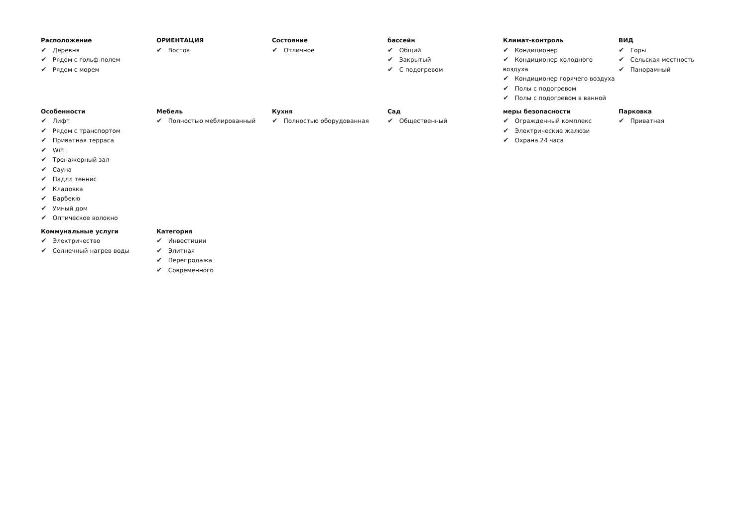Расположение
✔ Деревня
✔ Рядом с гольф-полем
✔ Рядом с морем
ОРИЕНТАЦИЯ
✔ Восток
Состояние
✔ Отличное
бассейн
✔ Общий
✔ Закрытый
✔ С подогревом
Климат-контроль
✔ Кондиционер
✔ Кондиционер холодного воздуха
✔ Кондиционер горячего воздуха
✔ Полы с подогревом
✔ Полы с подогревом в ванной
ВИД
✔ Горы
✔ Сельская местность
✔ Панорамный
Особенности
✔ Лифт
✔ Рядом с транспортом
✔ Приватная терраса
✔ WiFi
✔ Тренажерный зал
✔ Сауна
✔ Падлл теннис
✔ Кладовка
✔ Барбекю
✔ Умный дом
✔ Оптическое волокно
Мебель
✔ Полностью меблированный
Кухня
✔ Полностью оборудованная
Сад
✔ Общественный
меры безопасности
✔ Огражденный комплекс
✔ Электрические жалюзи
✔ Охрана 24 часа
Парковка
✔ Приватная
Коммунальные услуги
✔ Электричество
✔ Солнечный нагрев воды
Категория
✔ Инвестиции
✔ Элитная
✔ Перепродажа
✔ Современного